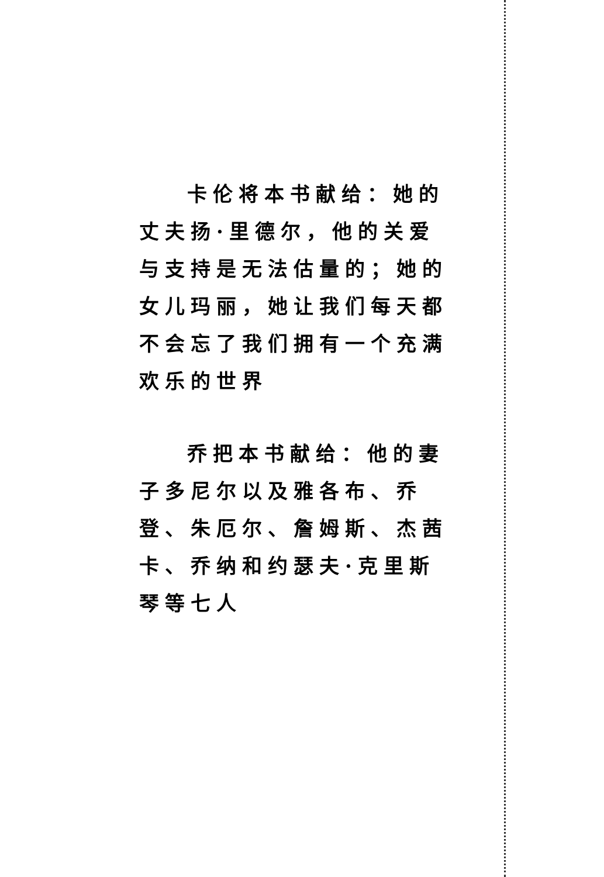卡伦将本书献给：她的丈夫扬·里德尔，他的关爱与支持是无法估量的；她的女儿玛丽，她让我们每天都不会忘了我们拥有一个充满欢乐的世界
乔把本书献给：他的妻子多尼尔以及雅各布、乔登、朱厄尔、詹姆斯、杰茜卡、乔纳和约瑟夫·克里斯琴等七人